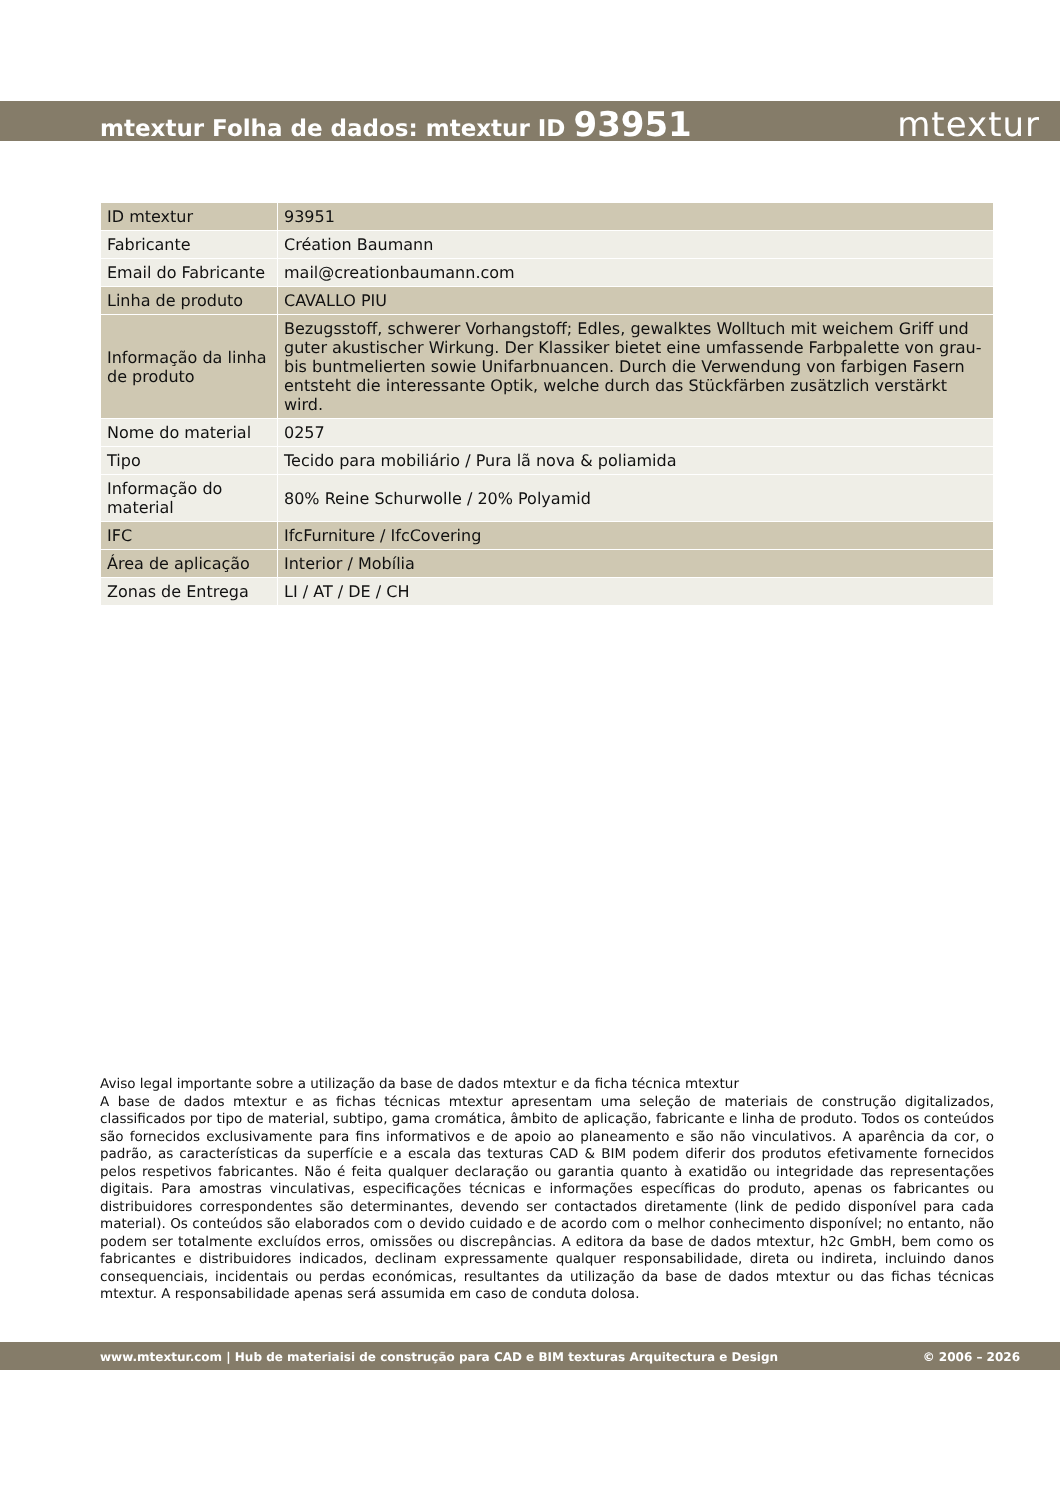mtextur Folha de dados: mtextur ID 93951 mtextur
| ID mtextur | 93951 |
| Fabricante | Création Baumann |
| Email do Fabricante | mail@creationbaumann.com |
| Linha de produto | CAVALLO PIU |
| Informação da linha de produto | Bezugsstoff, schwerer Vorhangstoff; Edles, gewalktes Wolltuch mit weichem Griff und guter akustischer Wirkung. Der Klassiker bietet eine umfassende Farbpalette von grau- bis buntmelierten sowie Unifarbnuancen. Durch die Verwendung von farbigen Fasern entsteht die interessante Optik, welche durch das Stückfärben zusätzlich verstärkt wird. |
| Nome do material | 0257 |
| Tipo | Tecido para mobiliário / Pura lã nova & poliamida |
| Informação do material | 80% Reine Schurwolle / 20% Polyamid |
| IFC | IfcFurniture / IfcCovering |
| Área de aplicação | Interior / Mobília |
| Zonas de Entrega | LI / AT / DE / CH |
Aviso legal importante sobre a utilização da base de dados mtextur e da ficha técnica mtextur
A base de dados mtextur e as fichas técnicas mtextur apresentam uma seleção de materiais de construção digitalizados, classificados por tipo de material, subtipo, gama cromática, âmbito de aplicação, fabricante e linha de produto. Todos os conteúdos são fornecidos exclusivamente para fins informativos e de apoio ao planeamento e são não vinculativos. A aparência da cor, o padrão, as características da superfície e a escala das texturas CAD & BIM podem diferir dos produtos efetivamente fornecidos pelos respetivos fabricantes. Não é feita qualquer declaração ou garantia quanto à exatidão ou integridade das representações digitais. Para amostras vinculativas, especificações técnicas e informações específicas do produto, apenas os fabricantes ou distribuidores correspondentes são determinantes, devendo ser contactados diretamente (link de pedido disponível para cada material). Os conteúdos são elaborados com o devido cuidado e de acordo com o melhor conhecimento disponível; no entanto, não podem ser totalmente excluídos erros, omissões ou discrepâncias. A editora da base de dados mtextur, h2c GmbH, bem como os fabricantes e distribuidores indicados, declinam expressamente qualquer responsabilidade, direta ou indireta, incluindo danos consequenciais, incidentais ou perdas económicas, resultantes da utilização da base de dados mtextur ou das fichas técnicas mtextur. A responsabilidade apenas será assumida em caso de conduta dolosa.
www.mtextur.com | Hub de materiaisi de construção para CAD e BIM texturas Arquitectura e Design © 2006 – 2026